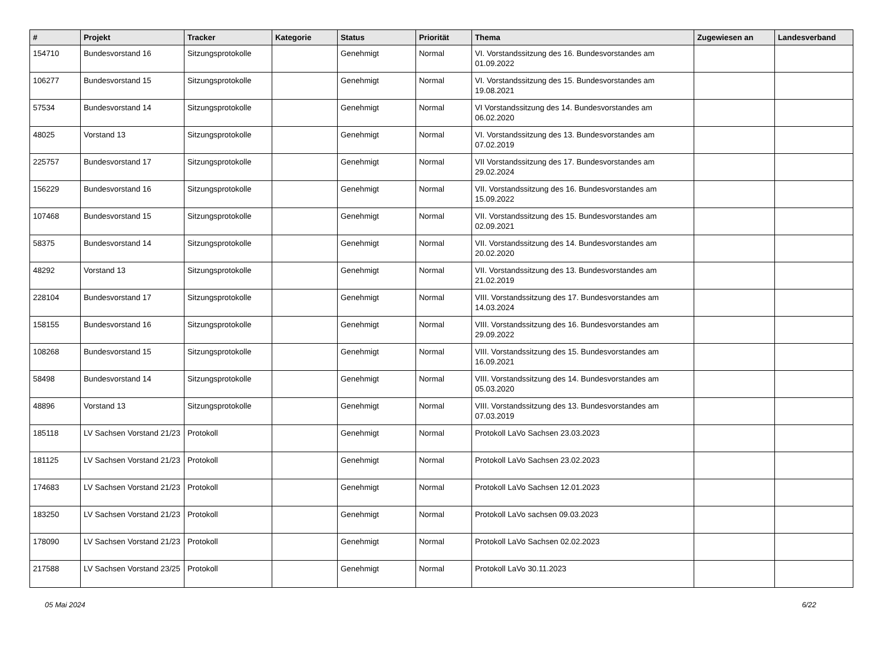| # | Projekt | Tracker | Kategorie | Status | Priorität | Thema | Zugewiesen an | Landesverband |
| --- | --- | --- | --- | --- | --- | --- | --- | --- |
| 154710 | Bundesvorstand 16 | Sitzungsprotokolle | | Genehmigt | Normal | VI. Vorstandssitzung des 16. Bundesvorstandes am 01.09.2022 | | |
| 106277 | Bundesvorstand 15 | Sitzungsprotokolle | | Genehmigt | Normal | VI. Vorstandssitzung des 15. Bundesvorstandes am 19.08.2021 | | |
| 57534 | Bundesvorstand 14 | Sitzungsprotokolle | | Genehmigt | Normal | VI Vorstandssitzung des 14. Bundesvorstandes am 06.02.2020 | | |
| 48025 | Vorstand 13 | Sitzungsprotokolle | | Genehmigt | Normal | VI. Vorstandssitzung des 13. Bundesvorstandes am 07.02.2019 | | |
| 225757 | Bundesvorstand 17 | Sitzungsprotokolle | | Genehmigt | Normal | VII Vorstandssitzung des 17. Bundesvorstandes am 29.02.2024 | | |
| 156229 | Bundesvorstand 16 | Sitzungsprotokolle | | Genehmigt | Normal | VII. Vorstandssitzung des 16. Bundesvorstandes am 15.09.2022 | | |
| 107468 | Bundesvorstand 15 | Sitzungsprotokolle | | Genehmigt | Normal | VII. Vorstandssitzung des 15. Bundesvorstandes am 02.09.2021 | | |
| 58375 | Bundesvorstand 14 | Sitzungsprotokolle | | Genehmigt | Normal | VII. Vorstandssitzung des 14. Bundesvorstandes am 20.02.2020 | | |
| 48292 | Vorstand 13 | Sitzungsprotokolle | | Genehmigt | Normal | VII. Vorstandssitzung des 13. Bundesvorstandes am 21.02.2019 | | |
| 228104 | Bundesvorstand 17 | Sitzungsprotokolle | | Genehmigt | Normal | VIII. Vorstandssitzung des 17. Bundesvorstandes am 14.03.2024 | | |
| 158155 | Bundesvorstand 16 | Sitzungsprotokolle | | Genehmigt | Normal | VIII. Vorstandssitzung des 16. Bundesvorstandes am 29.09.2022 | | |
| 108268 | Bundesvorstand 15 | Sitzungsprotokolle | | Genehmigt | Normal | VIII. Vorstandssitzung des 15. Bundesvorstandes am 16.09.2021 | | |
| 58498 | Bundesvorstand 14 | Sitzungsprotokolle | | Genehmigt | Normal | VIII. Vorstandssitzung des 14. Bundesvorstandes am 05.03.2020 | | |
| 48896 | Vorstand 13 | Sitzungsprotokolle | | Genehmigt | Normal | VIII. Vorstandssitzung des 13. Bundesvorstandes am 07.03.2019 | | |
| 185118 | LV Sachsen Vorstand 21/23 | Protokoll | | Genehmigt | Normal | Protokoll LaVo Sachsen 23.03.2023 | | |
| 181125 | LV Sachsen Vorstand 21/23 | Protokoll | | Genehmigt | Normal | Protokoll LaVo Sachsen 23.02.2023 | | |
| 174683 | LV Sachsen Vorstand 21/23 | Protokoll | | Genehmigt | Normal | Protokoll LaVo Sachsen 12.01.2023 | | |
| 183250 | LV Sachsen Vorstand 21/23 | Protokoll | | Genehmigt | Normal | Protokoll LaVo sachsen 09.03.2023 | | |
| 178090 | LV Sachsen Vorstand 21/23 | Protokoll | | Genehmigt | Normal | Protokoll LaVo Sachsen 02.02.2023 | | |
| 217588 | LV Sachsen Vorstand 23/25 | Protokoll | | Genehmigt | Normal | Protokoll LaVo 30.11.2023 | | |
05 Mai 2024 6/22